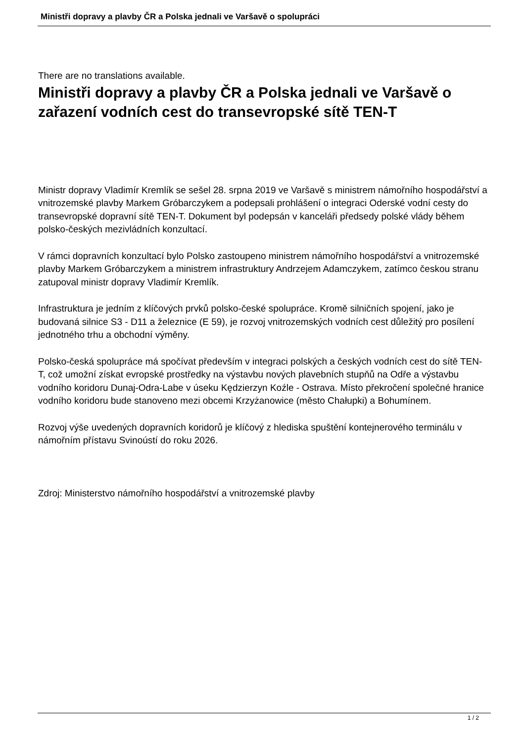Ministři dopravy a plavby ČR a Polska jednali ve Varšavě o spolupráci
There are no translations available.
Ministři dopravy a plavby ČR a Polska jednali ve Varšavě o zařazení vodních cest do transevropské sítě TEN-T
Ministr dopravy Vladimír Kremlík se sešel 28. srpna 2019 ve Varšavě s ministrem námořního hospodářství a vnitrozemské plavby Markem Gróbarczykem a podepsali prohlášení o integraci Oderské vodní cesty do transevropské dopravní sítě TEN-T. Dokument byl podepsán v kanceláři předsedy polské vlády během polsko-českých mezivládních konzultací.
V rámci dopravních konzultací bylo Polsko zastoupeno ministrem námořního hospodářství a vnitrozemské plavby Markem Gróbarczykem a ministrem infrastruktury Andrzejem Adamczykem, zatímco českou stranu zatupoval ministr dopravy Vladimír Kremlík.
Infrastruktura je jedním z klíčových prvků polsko-české spolupráce. Kromě silničních spojení, jako je budovaná silnice S3 - D11 a železnice (E 59), je rozvoj vnitrozemských vodních cest důležitý pro posílení jednotného trhu a obchodní výměny.
Polsko-česká spolupráce má spočívat především v integraci polských a českých vodních cest do sítě TEN-T, což umožní získat evropské prostředky na výstavbu nových plavebních stupňů na Odře a výstavbu vodního koridoru Dunaj-Odra-Labe v úseku Kędzierzyn Koźle - Ostrava. Místo překročení společné hranice vodního koridoru bude stanoveno mezi obcemi Krzyżanowice (město Chałupki) a Bohumínem.
Rozvoj výše uvedených dopravních koridorů je klíčový z hlediska spuštění kontejnerového terminálu v námořním přístavu Svinoústí do roku 2026.
Zdroj: Ministerstvo námořního hospodářství a vnitrozemské plavby
1 / 2